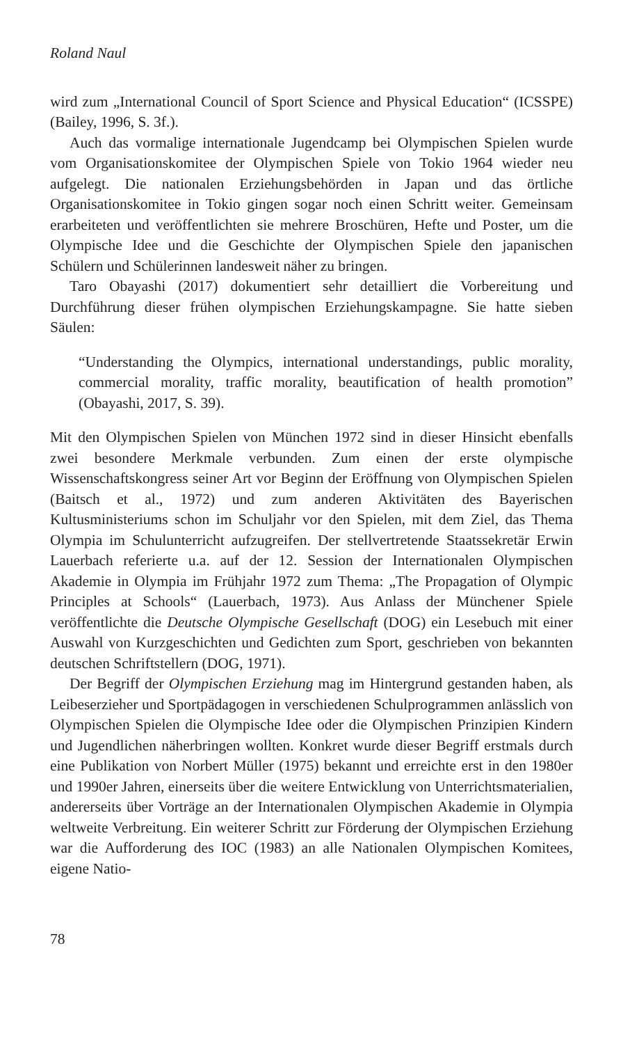Roland Naul
wird zum „International Council of Sport Science and Physical Education“ (ICSSPE) (Bailey, 1996, S. 3f.).
Auch das vormalige internationale Jugendcamp bei Olympischen Spielen wurde vom Organisationskomitee der Olympischen Spiele von Tokio 1964 wieder neu aufgelegt. Die nationalen Erziehungsbehörden in Japan und das örtliche Organisationskomitee in Tokio gingen sogar noch einen Schritt weiter. Gemeinsam erarbeiteten und veröffentlichten sie mehrere Broschüren, Hefte und Poster, um die Olympische Idee und die Geschichte der Olympischen Spiele den japanischen Schülern und Schülerinnen landesweit näher zu bringen.
Taro Obayashi (2017) dokumentiert sehr detailliert die Vorbereitung und Durchführung dieser frühen olympischen Erziehungskampagne. Sie hatte sieben Säulen:
“Understanding the Olympics, international understandings, public morality, commercial morality, traffic morality, beautification of health promotion” (Obayashi, 2017, S. 39).
Mit den Olympischen Spielen von München 1972 sind in dieser Hinsicht ebenfalls zwei besondere Merkmale verbunden. Zum einen der erste olympische Wissenschaftskongress seiner Art vor Beginn der Eröffnung von Olympischen Spielen (Baitsch et al., 1972) und zum anderen Aktivitäten des Bayerischen Kultusministeriums schon im Schuljahr vor den Spielen, mit dem Ziel, das Thema Olympia im Schulunterricht aufzugreifen. Der stellvertretende Staatssekretär Erwin Lauerbach referierte u.a. auf der 12. Session der Internationalen Olympischen Akademie in Olympia im Frühjahr 1972 zum Thema: „The Propagation of Olympic Principles at Schools“ (Lauerbach, 1973). Aus Anlass der Münchener Spiele veröffentlichte die Deutsche Olympische Gesellschaft (DOG) ein Lesebuch mit einer Auswahl von Kurzgeschichten und Gedichten zum Sport, geschrieben von bekannten deutschen Schriftstellern (DOG, 1971).
Der Begriff der Olympischen Erziehung mag im Hintergrund gestanden haben, als Leibeserzieher und Sportpädagogen in verschiedenen Schulprogrammen anlässlich von Olympischen Spielen die Olympische Idee oder die Olympischen Prinzipien Kindern und Jugendlichen näherbringen wollten. Konkret wurde dieser Begriff erstmals durch eine Publikation von Norbert Müller (1975) bekannt und erreichte erst in den 1980er und 1990er Jahren, einerseits über die weitere Entwicklung von Unterrichtsmaterialien, andererseits über Vorträge an der Internationalen Olympischen Akademie in Olympia weltweite Verbreitung. Ein weiterer Schritt zur Förderung der Olympischen Erziehung war die Aufforderung des IOC (1983) an alle Nationalen Olympischen Komitees, eigene Natio-
78